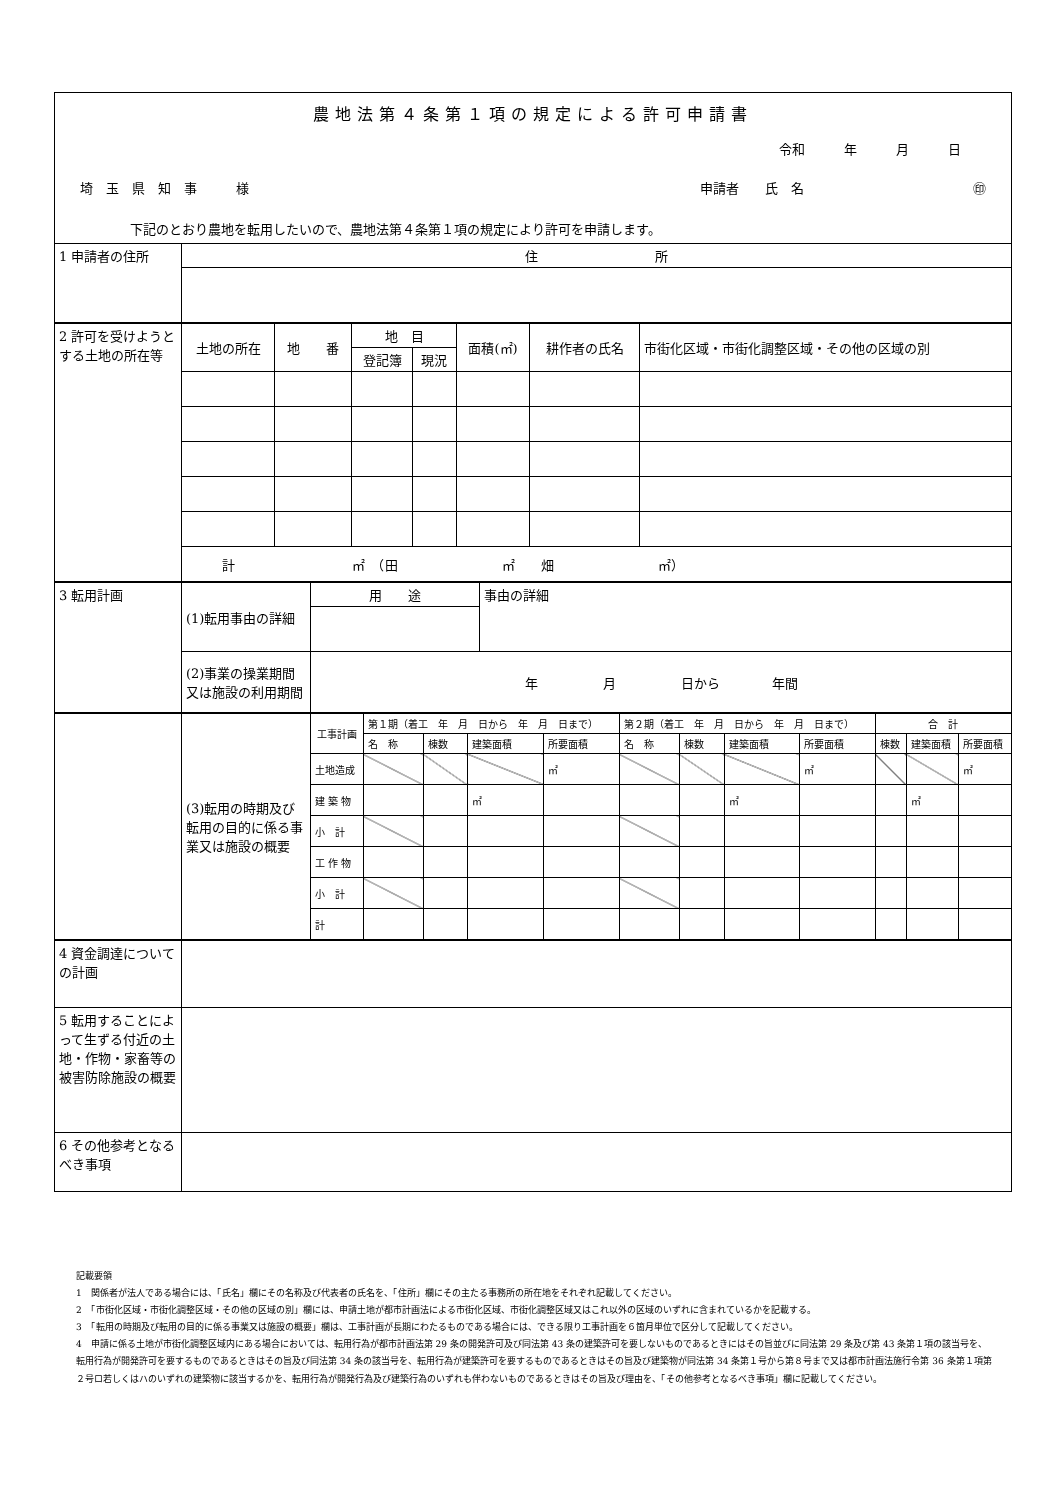農地法第４条第１項の規定による許可申請書
令和　　　年　　　月　　　日
埼　玉　県　知　事　　　様 申請者　　氏　名　　　　　　　　　　　　　㊞
下記のとおり農地を転用したいので、農地法第４条第１項の規定により許可を申請します。
| 1 申請者の住所 | 住 所 |
| 2 許可を受けようとする土地の所在等 | 土地の所在 | 地 番 | 地 目 | | 面積(㎡) | 耕作者の氏名 | 市街化区域・市街化調整区域・その他の区域の別 |
| | | | 登記簿 | 現況 | | | |
| | 計 ㎡ （田 ㎡ 畑 ㎡） | | | | | | |
| 3 転用計画 | (1)転用事由の詳細 | 用 途 | 事由の詳細 |
| | (2)事業の操業期間又は施設の利用期間 | 年 月 日から 年間 | |
| | (3)転用の時期及び転用の目的に係る事業又は施設の概要 | 工事計画 | 第１期（着工 年 月 日から 年 月 日まで） | | | | 第２期（着工 年 月 日から 年 月 日まで） | | | | 合 計 | | |
| | | | 名 称 | 棟数 | 建築面積 | 所要面積 | 名 称 | 棟数 | 建築面積 | 所要面積 | 棟数 | 建築面積 | 所要面積 |
| | | 土地造成 | | | | ㎡ | | | | ㎡ | | | ㎡ |
| | | 建 築 物 | | | ㎡ | | | | ㎡ | | | ㎡ | |
| | | 小 計 | | | | | | | | | | | |
| | | 工 作 物 | | | | | | | | | | | |
| | | 小 計 | | | | | | | | | | | |
| | | 計 | | | | | | | | | | | |
| 4 資金調達についての計画 | |
| 5 転用することによって生ずる付近の土地・作物・家畜等の被害防除施設の概要 | |
| 6 その他参考となるべき事項 | |
記載要領
1　関係者が法人である場合には、「氏名」欄にその名称及び代表者の氏名を、「住所」欄にその主たる事務所の所在地をそれぞれ記載してください。
2　「市街化区域・市街化調整区域・その他の区域の別」欄には、申請土地が都市計画法による市街化区域、市街化調整区域又はこれ以外の区域のいずれに含まれているかを記載する。
3　「転用の時期及び転用の目的に係る事業又は施設の概要」欄は、工事計画が長期にわたるものである場合には、できる限り工事計画を６箇月単位で区分して記載してください。
4　申請に係る土地が市街化調整区域内にある場合においては、転用行為が都市計画法第 29 条の開発許可及び同法第 43 条の建築許可を要しないものであるときにはその旨並びに同法第 29 条及び第 43 条第１項の該当号を、転用行為が開発許可を要するものであるときはその旨及び同法第 34 条の該当号を、転用行為が建築許可を要するものであるときはその旨及び建築物が同法第 34 条第１号から第８号まで又は都市計画法施行令第 36 条第１項第２号ロ若しくはハのいずれの建築物に該当するかを、転用行為が開発行為及び建築行為のいずれも伴わないものであるときはその旨及び理由を、「その他参考となるべき事項」欄に記載してください。